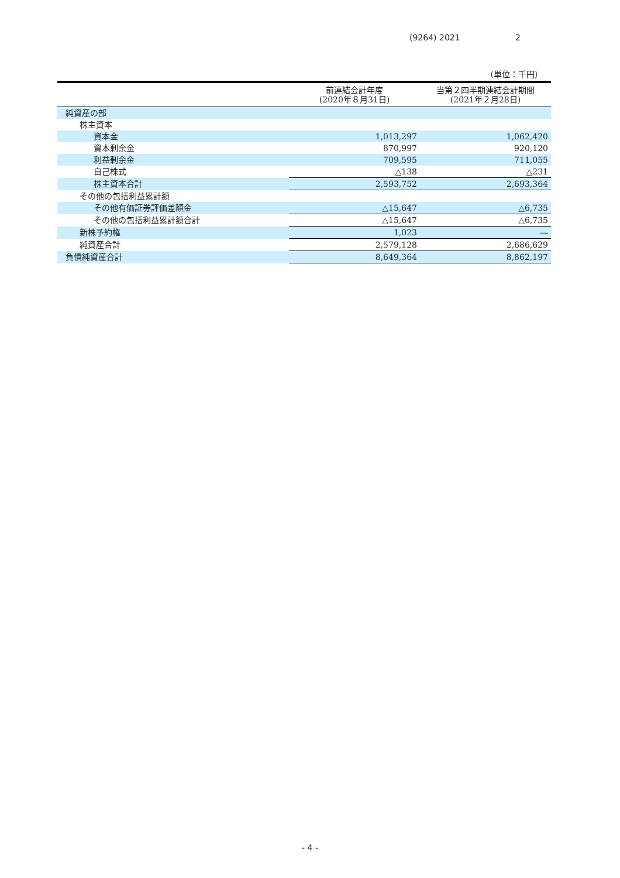(9264) 2021 2
（単位：千円）
| | 前連結会計年度 (2020年８月31日) | 当第２四半期連結会計期間 (2021年２月28日) |
| --- | --- | --- |
| 純資産の部 | | |
| 株主資本 | | |
| 資本金 | 1,013,297 | 1,062,420 |
| 資本剰余金 | 870,997 | 920,120 |
| 利益剰余金 | 709,595 | 711,055 |
| 自己株式 | △138 | △231 |
| 株主資本合計 | 2,593,752 | 2,693,364 |
| その他の包括利益累計額 | | |
| その他有価証券評価差額金 | △15,647 | △6,735 |
| その他の包括利益累計額合計 | △15,647 | △6,735 |
| 新株予約権 | 1,023 | ― |
| 純資産合計 | 2,579,128 | 2,686,629 |
| 負債純資産合計 | 8,649,364 | 8,862,197 |
- 4 -